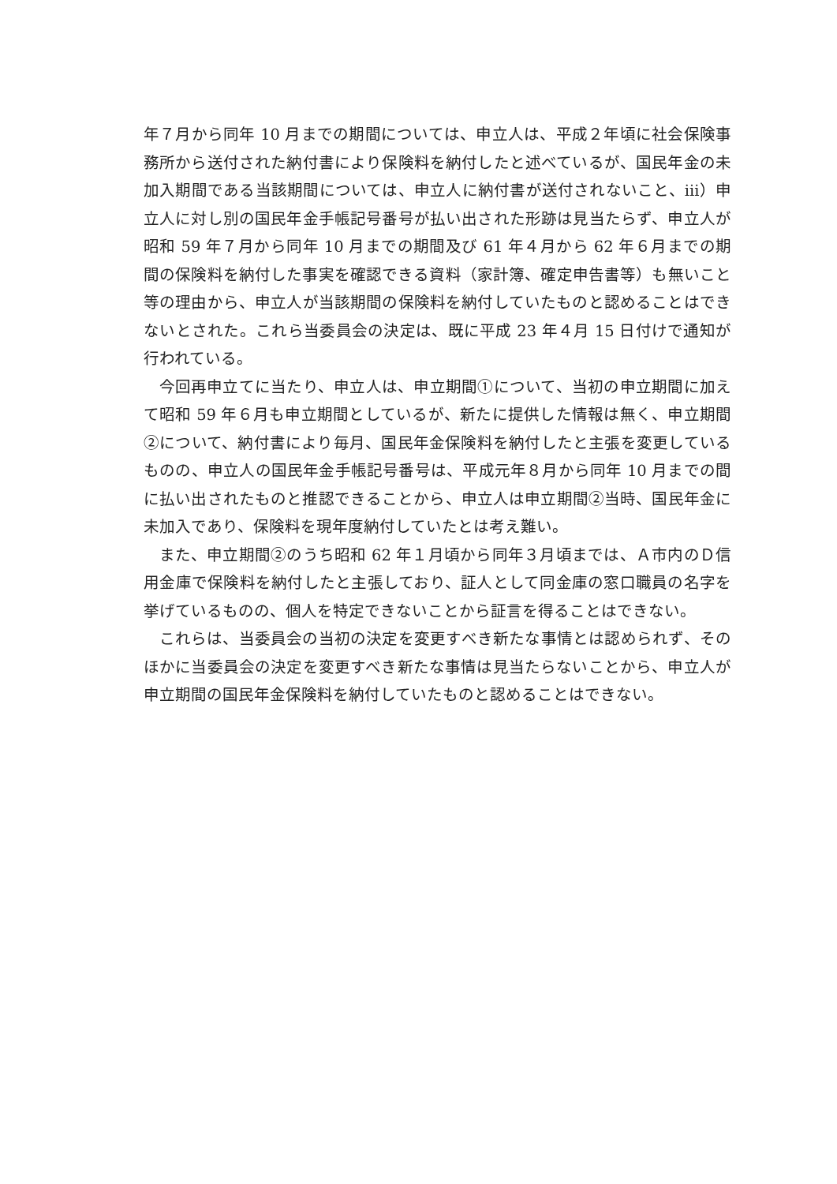年７月から同年 10 月までの期間については、申立人は、平成２年頃に社会保険事務所から送付された納付書により保険料を納付したと述べているが、国民年金の未加入期間である当該期間については、申立人に納付書が送付されないこと、ⅲ）申立人に対し別の国民年金手帳記号番号が払い出された形跡は見当たらず、申立人が昭和 59 年７月から同年 10 月までの期間及び 61 年４月から 62 年６月までの期間の保険料を納付した事実を確認できる資料（家計簿、確定申告書等）も無いこと等の理由から、申立人が当該期間の保険料を納付していたものと認めることはできないとされた。これら当委員会の決定は、既に平成 23 年４月 15 日付けで通知が行われている。
今回再申立てに当たり、申立人は、申立期間①について、当初の申立期間に加えて昭和 59 年６月も申立期間としているが、新たに提供した情報は無く、申立期間②について、納付書により毎月、国民年金保険料を納付したと主張を変更しているものの、申立人の国民年金手帳記号番号は、平成元年８月から同年 10 月までの間に払い出されたものと推認できることから、申立人は申立期間②当時、国民年金に未加入であり、保険料を現年度納付していたとは考え難い。
また、申立期間②のうち昭和 62 年１月頃から同年３月頃までは、Ａ市内のＤ信用金庫で保険料を納付したと主張しており、証人として同金庫の窓口職員の名字を挙げているものの、個人を特定できないことから証言を得ることはできない。
これらは、当委員会の当初の決定を変更すべき新たな事情とは認められず、そのほかに当委員会の決定を変更すべき新たな事情は見当たらないことから、申立人が申立期間の国民年金保険料を納付していたものと認めることはできない。